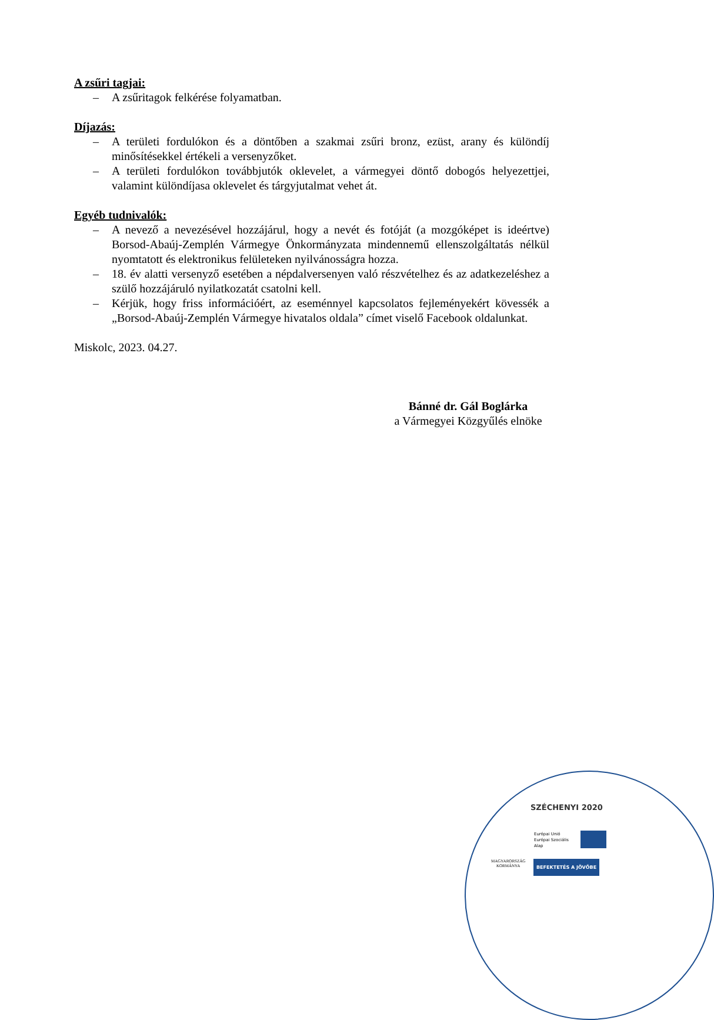A zsűri tagjai:
– A zsűritagok felkérése folyamatban.
Díjazás:
– A területi fordulókon és a döntőben a szakmai zsűri bronz, ezüst, arany és különdíj minősítésekkel értékeli a versenyzőket.
– A területi fordulókon továbbjutók oklevelet, a vármegyei döntő dobogós helyezettjei, valamint különdíjasa oklevelet és tárgyjutalmat vehet át.
Egyéb tudnivalók:
– A nevező a nevezésével hozzájárul, hogy a nevét és fotóját (a mozgóképet is ideértve) Borsod-Abaúj-Zemplén Vármegye Önkormányzata mindennemű ellenszolgáltatás nélkül nyomtatott és elektronikus felületeken nyilvánosságra hozza.
– 18. év alatti versenyző esetében a népdalversenyen való részvételhez és az adatkezeléshez a szülő hozzájáruló nyilatkozatát csatolni kell.
– Kérjük, hogy friss információért, az eseménnyel kapcsolatos fejleményekért kövessék a „Borsod-Abaúj-Zemplén Vármegye hivatalos oldala” címet viselő Facebook oldalunkat.
Miskolc, 2023. 04.27.
Bánné dr. Gál Boglárka
a Vármegyei Közgyűlés elnöke
SZÉCHENYI 2020
Európai Unió
Európai Szociális
Alap
MAGYARORSZÁG
KORMÁNYA
BEFEKTETÉS A JÖVŐBE